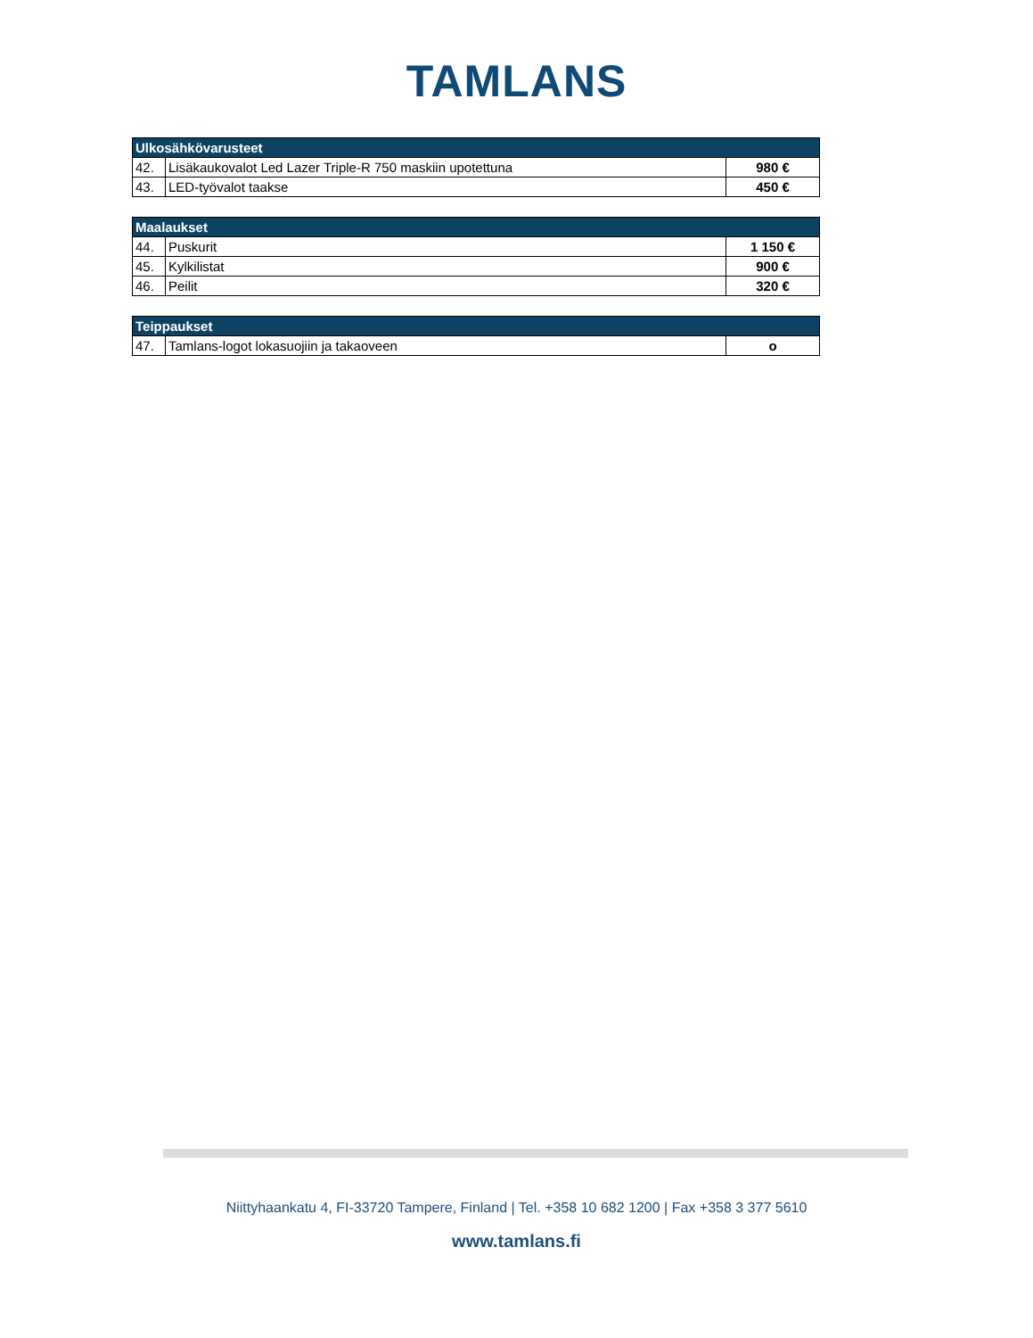TAMLANS
| Ulkosähkövarusteet | | |
| --- | --- | --- |
| 42. | Lisäkaukovalot Led Lazer Triple-R 750 maskiin upotettuna | 980 € |
| 43. | LED-työvalot taakse | 450 € |
| Maalaukset | | |
| --- | --- | --- |
| 44. | Puskurit | 1 150 € |
| 45. | Kylkilistat | 900 € |
| 46. | Peilit | 320 € |
| Teippaukset | | |
| --- | --- | --- |
| 47. | Tamlans-logot lokasuojiin ja takaoveen | o |
Niittyhaankatu 4, FI-33720 Tampere, Finland | Tel. +358 10 682 1200 | Fax +358 3 377 5610
www.tamlans.fi